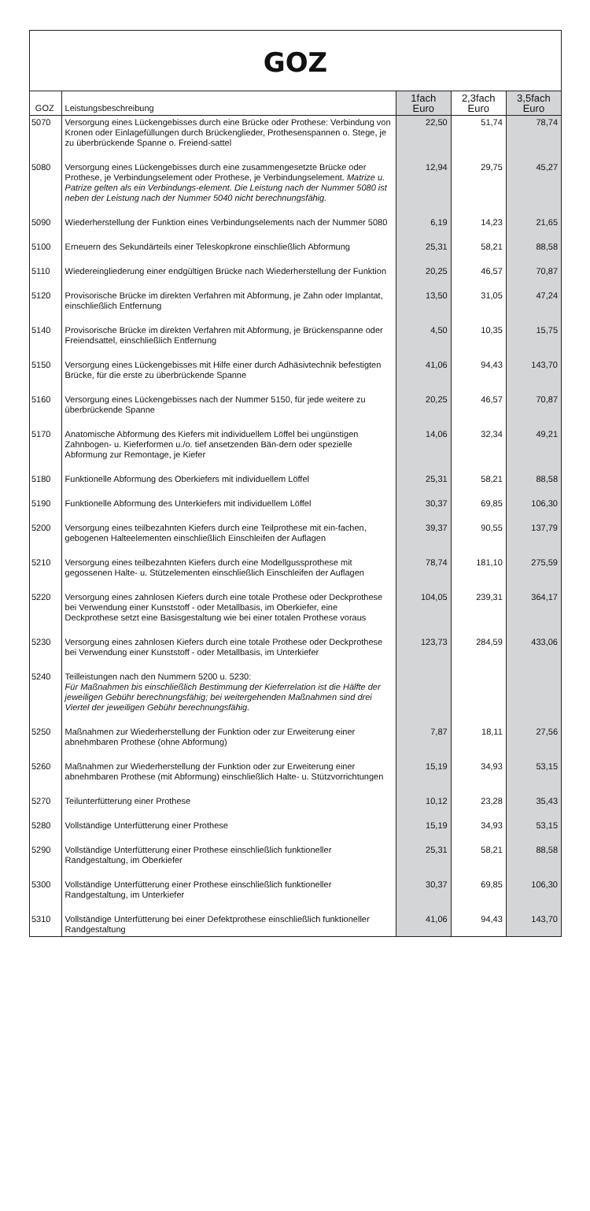GOZ
| GOZ | Leistungsbeschreibung | 1fach Euro | 2,3fach Euro | 3,5fach Euro |
| --- | --- | --- | --- | --- |
| 5070 | Versorgung eines Lückengebisses durch eine Brücke oder Prothese: Verbindung von Kronen oder Einlagefüllungen durch Brückenglieder, Prothesenspannen o. Stege, je zu überbrückende Spanne o. Freiend-sattel | 22,50 | 51,74 | 78,74 |
| 5080 | Versorgung eines Lückengebisses durch eine zusammengesetzte Brücke oder Prothese, je Verbindungselement oder Prothese, je Verbindungselement. Matrize u. Patrize gelten als ein Verbindungs-element. Die Leistung nach der Nummer 5080 ist neben der Leistung nach der Nummer 5040 nicht berechnungsfähig. | 12,94 | 29,75 | 45,27 |
| 5090 | Wiederherstellung der Funktion eines Verbindungselements nach der Nummer 5080 | 6,19 | 14,23 | 21,65 |
| 5100 | Erneuern des Sekundärteils einer Teleskopkrone einschließlich Abformung | 25,31 | 58,21 | 88,58 |
| 5110 | Wiedereingliederung einer endgültigen Brücke nach Wiederherstellung der Funktion | 20,25 | 46,57 | 70,87 |
| 5120 | Provisorische Brücke im direkten Verfahren mit Abformung, je Zahn oder Implantat, einschließlich Entfernung | 13,50 | 31,05 | 47,24 |
| 5140 | Provisorische Brücke im direkten Verfahren mit Abformung, je Brückenspanne oder Freiendsattel, einschließlich Entfernung | 4,50 | 10,35 | 15,75 |
| 5150 | Versorgung eines Lückengebisses mit Hilfe einer durch Adhäsivtechnik befestigten Brücke, für die erste zu überbrückende Spanne | 41,06 | 94,43 | 143,70 |
| 5160 | Versorgung eines Lückengebisses nach der Nummer 5150, für jede weitere zu überbrückende Spanne | 20,25 | 46,57 | 70,87 |
| 5170 | Anatomische Abformung des Kiefers mit individuellem Löffel bei ungünstigen Zahnbogen- u. Kieferformen u./o. tief ansetzenden Bän-dern oder spezielle Abformung zur Remontage, je Kiefer | 14,06 | 32,34 | 49,21 |
| 5180 | Funktionelle Abformung des Oberkiefers mit individuellem Löffel | 25,31 | 58,21 | 88,58 |
| 5190 | Funktionelle Abformung des Unterkiefers mit individuellem Löffel | 30,37 | 69,85 | 106,30 |
| 5200 | Versorgung eines teilbezahnten Kiefers durch eine Teilprothese mit ein-fachen, gebogenen Halteelementen einschließlich Einschleifen der Auflagen | 39,37 | 90,55 | 137,79 |
| 5210 | Versorgung eines teilbezahnten Kiefers durch eine Modellgussprothese mit gegossenen Halte- u. Stützelementen einschließlich Einschleifen der Auflagen | 78,74 | 181,10 | 275,59 |
| 5220 | Versorgung eines zahnlosen Kiefers durch eine totale Prothese oder Deckprothese bei Verwendung einer Kunststoff - oder Metallbasis, im Oberkiefer, eine Deckprothese setzt eine Basisgestaltung wie bei einer totalen Prothese voraus | 104,05 | 239,31 | 364,17 |
| 5230 | Versorgung eines zahnlosen Kiefers durch eine totale Prothese oder Deckprothese bei Verwendung einer Kunststoff - oder Metallbasis, im Unterkiefer | 123,73 | 284,59 | 433,06 |
| 5240 | Teilleistungen nach den Nummern 5200 u. 5230: Für Maßnahmen bis einschließlich Bestimmung der Kieferrelation ist die Hälfte der jeweiligen Gebühr berechnungsfähig; bei weitergehenden Maßnahmen sind drei Viertel der jeweiligen Gebühr berechnungsfähig. | | | |
| 5250 | Maßnahmen zur Wiederherstellung der Funktion oder zur Erweiterung einer abnehmbaren Prothese (ohne Abformung) | 7,87 | 18,11 | 27,56 |
| 5260 | Maßnahmen zur Wiederherstellung der Funktion oder zur Erweiterung einer abnehmbaren Prothese (mit Abformung) einschließlich Halte- u. Stützvorrichtungen | 15,19 | 34,93 | 53,15 |
| 5270 | Teilunterfütterung einer Prothese | 10,12 | 23,28 | 35,43 |
| 5280 | Vollständige Unterfütterung einer Prothese | 15,19 | 34,93 | 53,15 |
| 5290 | Vollständige Unterfütterung einer Prothese einschließlich funktioneller Randgestaltung, im Oberkiefer | 25,31 | 58,21 | 88,58 |
| 5300 | Vollständige Unterfütterung einer Prothese einschließlich funktioneller Randgestaltung, im Unterkiefer | 30,37 | 69,85 | 106,30 |
| 5310 | Vollständige Unterfütterung bei einer Defektprothese einschließlich funktioneller Randgestaltung | 41,06 | 94,43 | 143,70 |